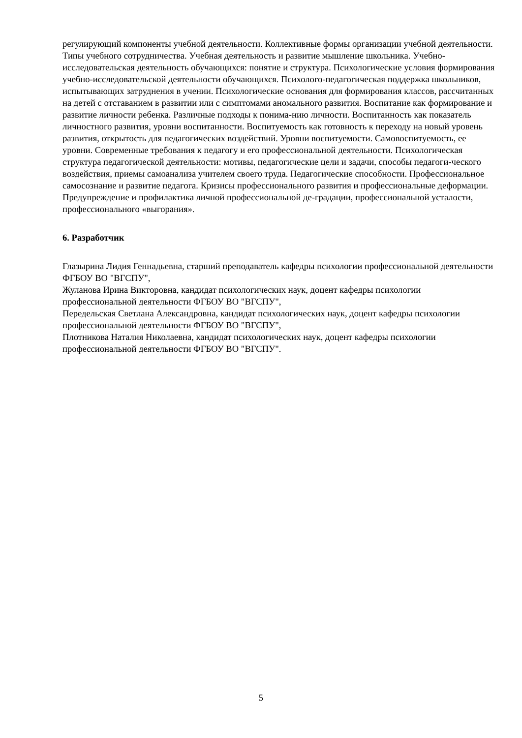регулирующий компоненты учебной деятельности. Коллективные формы организации учебной деятельности. Типы учебного сотрудничества. Учебная деятельность и развитие мышление школьника. Учебно-исследовательская деятельность обучающихся: понятие и структура. Психологические условия формирования учебно-исследовательской деятельности обучающихся. Психолого-педагогическая поддержка школьников, испытывающих затруднения в учении. Психологические основания для формирования классов, рассчитанных на детей с отставанием в развитии или с симптомами аномального развития. Воспитание как формирование и развитие личности ребенка. Различные подходы к понима-нию личности. Воспитанность как показатель личностного развития, уровни воспитанности. Воспитуемость как готовность к переходу на новый уровень развития, открытость для педагогических воздействий. Уровни воспитуемости. Самовоспитуемость, ее уровни. Современные требования к педагогу и его профессиональной деятельности. Психологическая структура педагогической деятельности: мотивы, педагогические цели и задачи, способы педагоги-ческого воздействия, приемы самоанализа учителем своего труда. Педагогические способности. Профессиональное самосознание и развитие педагога. Кризисы профессионального развития и профессиональные деформации. Предупреждение и профилактика личной профессиональной де-градации, профессиональной усталости, профессионального «выгорания».
6. Разработчик
Глазырина Лидия Геннадьевна, старший преподаватель кафедры психологии профессиональной деятельности ФГБОУ ВО "ВГСПУ",
Жуланова Ирина Викторовна, кандидат психологических наук, доцент кафедры психологии профессиональной деятельности ФГБОУ ВО "ВГСПУ",
Передельская Светлана Александровна, кандидат психологических наук, доцент кафедры психологии профессиональной деятельности ФГБОУ ВО "ВГСПУ",
Плотникова Наталия Николаевна, кандидат психологических наук, доцент кафедры психологии профессиональной деятельности ФГБОУ ВО "ВГСПУ".
5